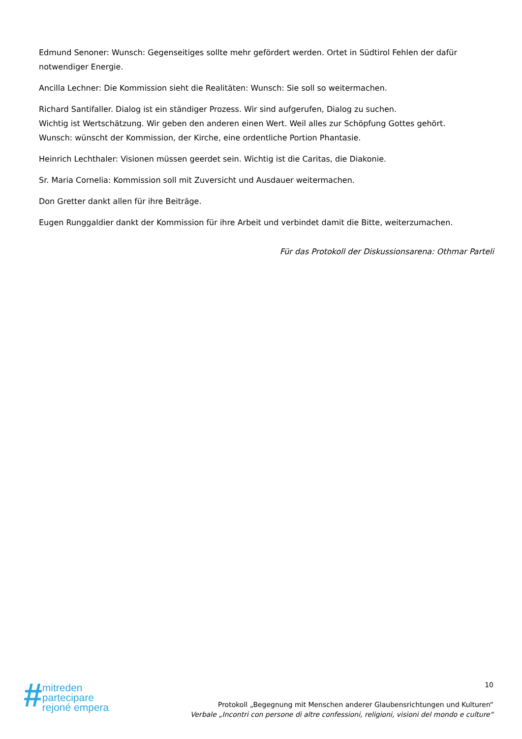Edmund Senoner: Wunsch: Gegenseitiges sollte mehr gefördert werden. Ortet in Südtirol Fehlen der dafür notwendiger Energie.
Ancilla Lechner: Die Kommission sieht die Realitäten: Wunsch: Sie soll so weitermachen.
Richard Santifaller. Dialog ist ein ständiger Prozess. Wir sind aufgerufen, Dialog zu suchen.
Wichtig ist Wertschätzung. Wir geben den anderen einen Wert. Weil alles zur Schöpfung Gottes gehört.
Wunsch: wünscht der Kommission, der Kirche, eine ordentliche Portion Phantasie.
Heinrich Lechthaler: Visionen müssen geerdet sein. Wichtig ist die Caritas, die Diakonie.
Sr. Maria Cornelia: Kommission soll mit Zuversicht und Ausdauer weitermachen.
Don Gretter dankt allen für ihre Beiträge.
Eugen Runggaldier dankt der Kommission für ihre Arbeit und verbindet damit die Bitte, weiterzumachen.
Für das Protokoll der Diskussionsarena: Othmar Parteli
#
mitreden
partecipare
rejoné empera
10
Protokoll „Begegnung mit Menschen anderer Glaubensrichtungen und Kulturen“
Verbale „Incontri con persone di altre confessioni, religioni, visioni del mondo e culture“